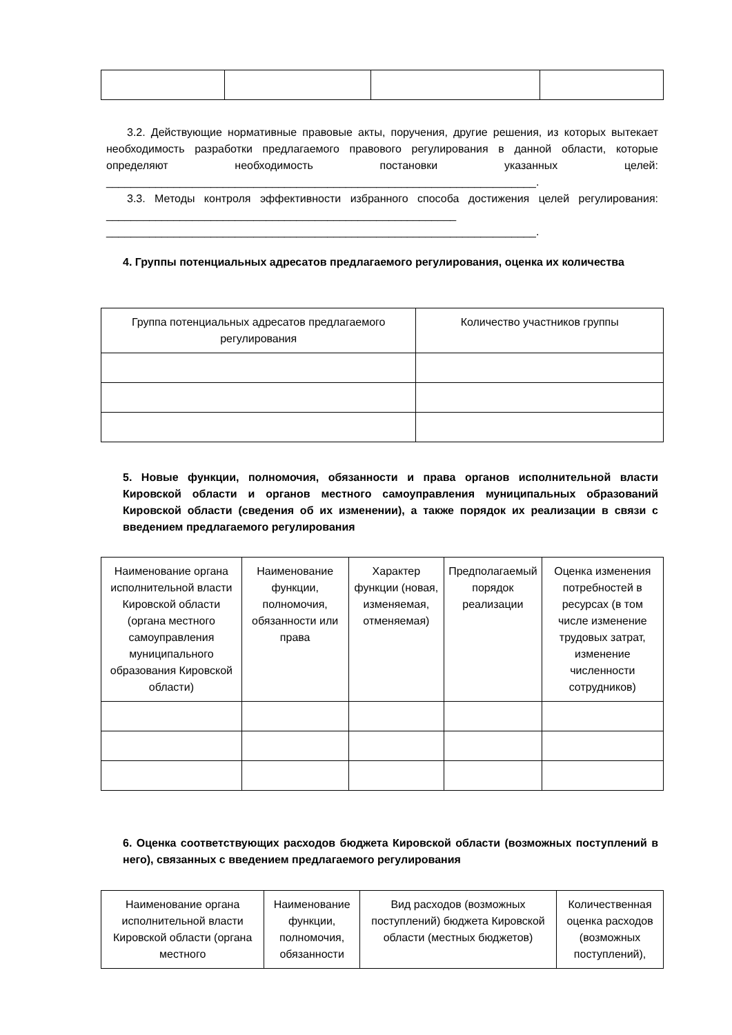3.2. Действующие нормативные правовые акты, поручения, другие решения, из которых вытекает необходимость разработки предлагаемого правового регулирования в данной области, которые определяют необходимость постановки указанных целей: ______________________________________________________________________.
3.3. Методы контроля эффективности избранного способа достижения целей регулирования: _________________________________________________________ ______________________________________________________________________.
4. Группы потенциальных адресатов предлагаемого регулирования, оценка их количества
| Группа потенциальных адресатов предлагаемого регулирования | Количество участников группы |
| --- | --- |
5. Новые функции, полномочия, обязанности и права органов исполнительной власти Кировской области и органов местного самоуправления муниципальных образований Кировской области (сведения об их изменении), а также порядок их реализации в связи с введением предлагаемого регулирования
| Наименование органа исполнительной власти Кировской области (органа местного самоуправления муниципального образования Кировской области) | Наименование функции, полномочия, обязанности или права | Характер функции (новая, изменяемая, отменяемая) | Предполагаемый порядок реализации | Оценка изменения потребностей в ресурсах (в том числе изменение трудовых затрат, изменение численности сотрудников) |
| --- | --- | --- | --- | --- |
6. Оценка соответствующих расходов бюджета Кировской области (возможных поступлений в него), связанных с введением предлагаемого регулирования
| Наименование органа исполнительной власти Кировской области (органа местного | Наименование функции, полномочия, обязанности | Вид расходов (возможных поступлений) бюджета Кировской области (местных бюджетов) | Количественная оценка расходов (возможных поступлений), |
| --- | --- | --- | --- |